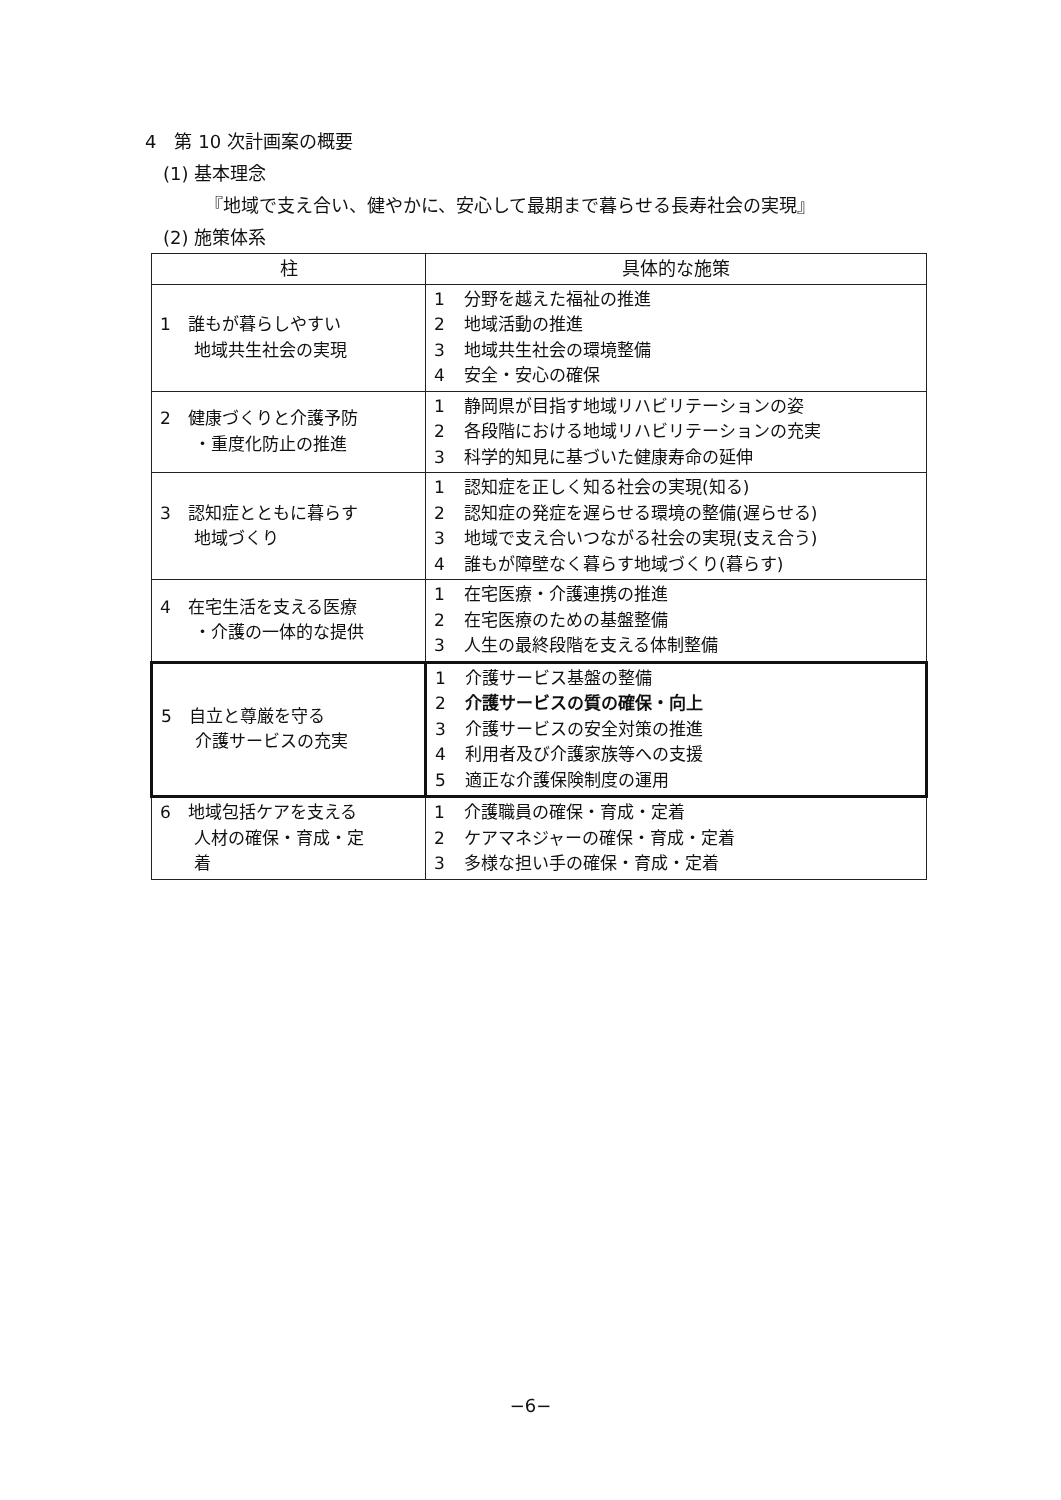4　第 10 次計画案の概要
(1) 基本理念
『地域で支え合い、健やかに、安心して最期まで暮らせる長寿社会の実現』
(2) 施策体系
| 柱 | 具体的な施策 |
| --- | --- |
| 1 誰もが暮らしやすい 地域共生社会の実現 | 1 分野を越えた福祉の推進 2 地域活動の推進 3 地域共生社会の環境整備 4 安全・安心の確保 |
| 2 健康づくりと介護予防 ・重度化防止の推進 | 1 静岡県が目指す地域リハビリテーションの姿 2 各段階における地域リハビリテーションの充実 3 科学的知見に基づいた健康寿命の延伸 |
| 3 認知症とともに暮らす 地域づくり | 1 認知症を正しく知る社会の実現(知る) 2 認知症の発症を遅らせる環境の整備(遅らせる) 3 地域で支え合いつながる社会の実現(支え合う) 4 誰もが障壁なく暮らす地域づくり(暮らす) |
| 4 在宅生活を支える医療 ・介護の一体的な提供 | 1 在宅医療・介護連携の推進 2 在宅医療のための基盤整備 3 人生の最終段階を支える体制整備 |
| 5 自立と尊厳を守る 介護サービスの充実 | 1 介護サービス基盤の整備 2 介護サービスの質の確保・向上 3 介護サービスの安全対策の推進 4 利用者及び介護家族等への支援 5 適正な介護保険制度の運用 |
| 6 地域包括ケアを支える 人材の確保・育成・定 着 | 1 介護職員の確保・育成・定着 2 ケアマネジャーの確保・育成・定着 3 多様な担い手の確保・育成・定着 |
−6−